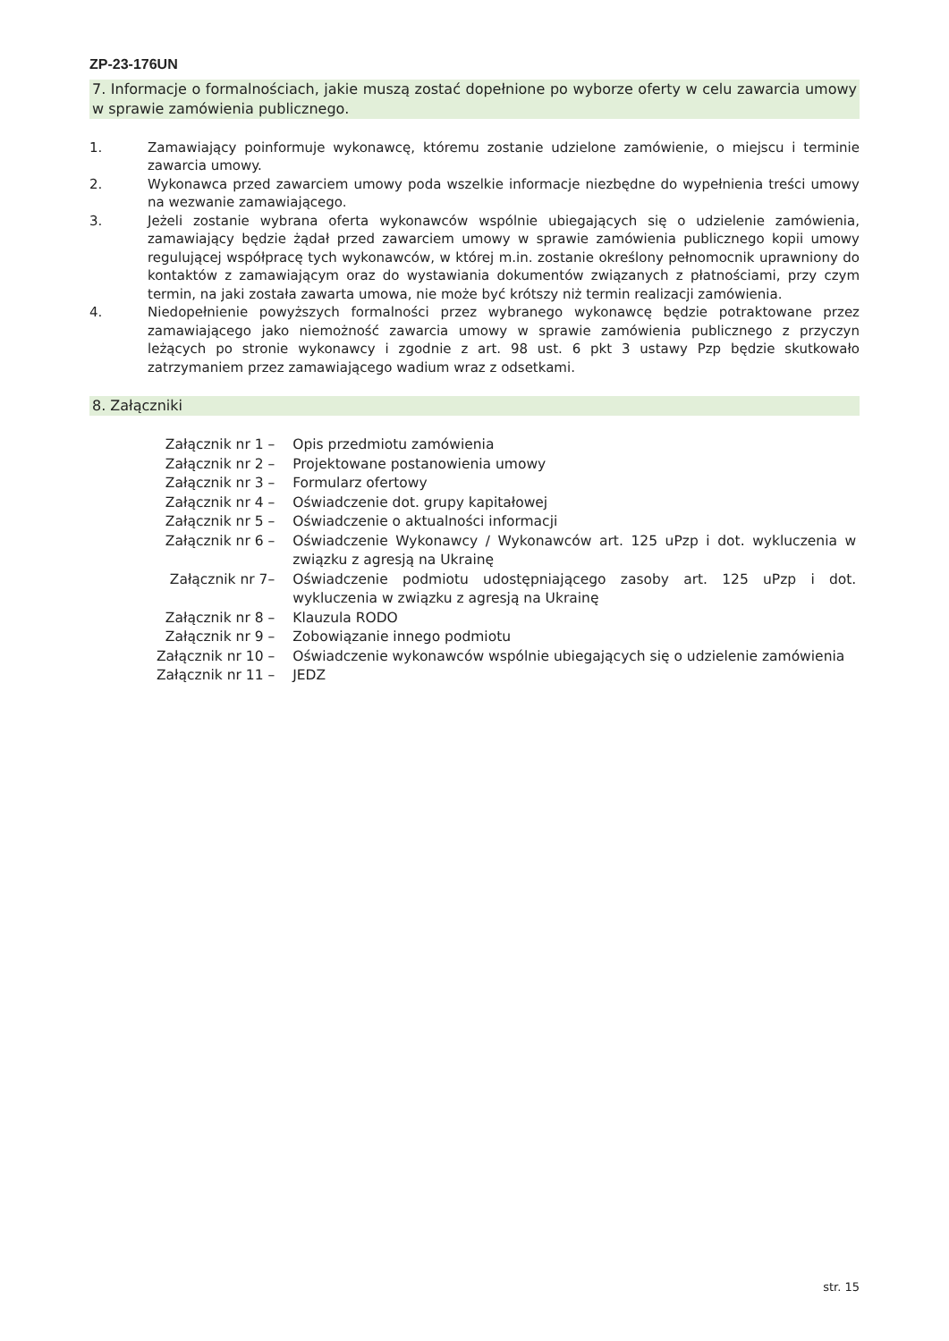ZP-23-176UN
7. Informacje o formalnościach, jakie muszą zostać dopełnione po wyborze oferty w celu zawarcia umowy w sprawie zamówienia publicznego.
1. Zamawiający poinformuje wykonawcę, któremu zostanie udzielone zamówienie, o miejscu i terminie zawarcia umowy.
2. Wykonawca przed zawarciem umowy poda wszelkie informacje niezbędne do wypełnienia treści umowy na wezwanie zamawiającego.
3. Jeżeli zostanie wybrana oferta wykonawców wspólnie ubiegających się o udzielenie zamówienia, zamawiający będzie żądał przed zawarciem umowy w sprawie zamówienia publicznego kopii umowy regulującej współpracę tych wykonawców, w której m.in. zostanie określony pełnomocnik uprawniony do kontaktów z zamawiającym oraz do wystawiania dokumentów związanych z płatnościami, przy czym termin, na jaki została zawarta umowa, nie może być krótszy niż termin realizacji zamówienia.
4. Niedopełnienie powyższych formalności przez wybranego wykonawcę będzie potraktowane przez zamawiającego jako niemożność zawarcia umowy w sprawie zamówienia publicznego z przyczyn leżących po stronie wykonawcy i zgodnie z art. 98 ust. 6 pkt 3 ustawy Pzp będzie skutkowało zatrzymaniem przez zamawiającego wadium wraz z odsetkami.
8. Załączniki
| Załącznik nr 1 – | Opis przedmiotu zamówienia |
| Załącznik nr 2 – | Projektowane postanowienia umowy |
| Załącznik nr 3 – | Formularz ofertowy |
| Załącznik nr 4 – | Oświadczenie dot. grupy kapitałowej |
| Załącznik nr 5 – | Oświadczenie o aktualności informacji |
| Załącznik nr 6 – | Oświadczenie Wykonawcy / Wykonawców art. 125 uPzp i dot. wykluczenia w związku z agresją na Ukrainę |
| Załącznik nr 7– | Oświadczenie podmiotu udostępniającego zasoby art. 125 uPzp i dot. wykluczenia w związku z agresją na Ukrainę |
| Załącznik nr 8 – | Klauzula RODO |
| Załącznik nr 9 – | Zobowiązanie innego podmiotu |
| Załącznik nr 10 – | Oświadczenie wykonawców wspólnie ubiegających się o udzielenie zamówienia |
| Załącznik nr 11 – | JEDZ |
str. 15